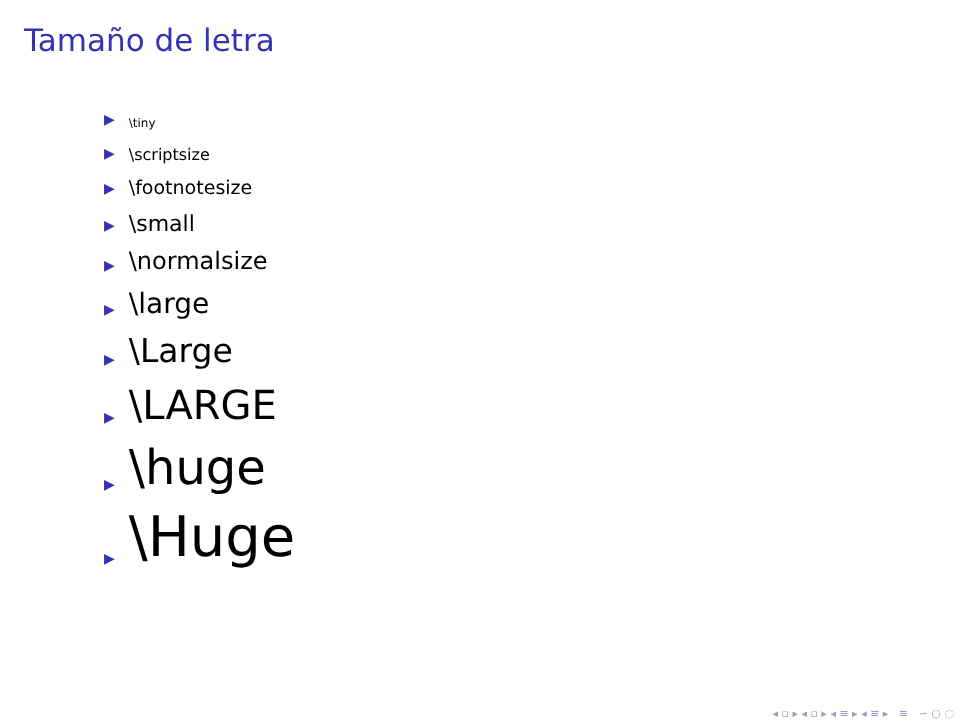Tamaño de letra
▶ \tiny
▶ \scriptsize
▶ \footnotesize
▶ \small
▶ \normalsize
▶ \large
▶ \Large
▶ \LARGE
▶ \huge
▶ \Huge
◂ ▫ ▸ ◂ ▫ ▸ ◂ ≡ ▸ ◂ ≡ ▸ ≡ ∽ ○ ◌